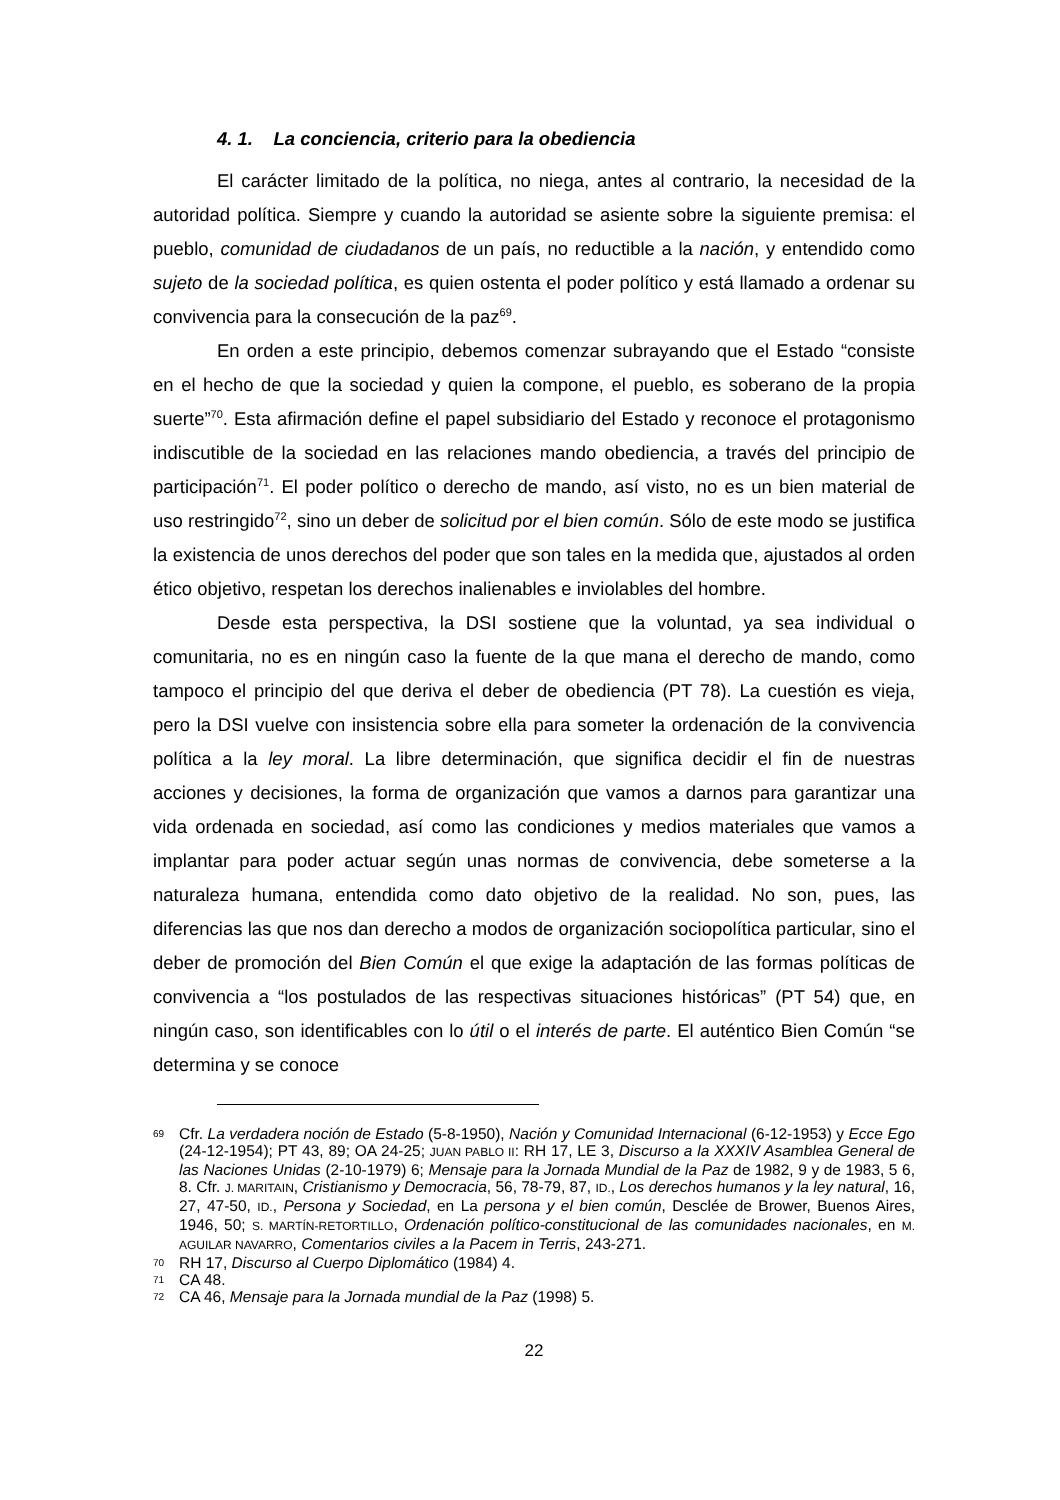4. 1. La conciencia, criterio para la obediencia
El carácter limitado de la política, no niega, antes al contrario, la necesidad de la autoridad política. Siempre y cuando la autoridad se asiente sobre la siguiente premisa: el pueblo, comunidad de ciudadanos de un país, no reductible a la nación, y entendido como sujeto de la sociedad política, es quien ostenta el poder político y está llamado a ordenar su convivencia para la consecución de la paz<sup>69</sup>.
En orden a este principio, debemos comenzar subrayando que el Estado “consiste en el hecho de que la sociedad y quien la compone, el pueblo, es soberano de la propia suerte”<sup>70</sup>. Esta afirmación define el papel subsidiario del Estado y reconoce el protagonismo indiscutible de la sociedad en las relaciones mando obediencia, a través del principio de participación<sup>71</sup>. El poder político o derecho de mando, así visto, no es un bien material de uso restringido<sup>72</sup>, sino un deber de solicitud por el bien común. Sólo de este modo se justifica la existencia de unos derechos del poder que son tales en la medida que, ajustados al orden ético objetivo, respetan los derechos inalienables e inviolables del hombre.
Desde esta perspectiva, la DSI sostiene que la voluntad, ya sea individual o comunitaria, no es en ningún caso la fuente de la que mana el derecho de mando, como tampoco el principio del que deriva el deber de obediencia (PT 78). La cuestión es vieja, pero la DSI vuelve con insistencia sobre ella para someter la ordenación de la convivencia política a la ley moral. La libre determinación, que significa decidir el fin de nuestras acciones y decisiones, la forma de organización que vamos a darnos para garantizar una vida ordenada en sociedad, así como las condiciones y medios materiales que vamos a implantar para poder actuar según unas normas de convivencia, debe someterse a la naturaleza humana, entendida como dato objetivo de la realidad. No son, pues, las diferencias las que nos dan derecho a modos de organización sociopolítica particular, sino el deber de promoción del Bien Común el que exige la adaptación de las formas políticas de convivencia a “los postulados de las respectivas situaciones históricas” (PT 54) que, en ningún caso, son identificables con lo útil o el interés de parte. El auténtico Bien Común “se determina y se conoce
69 Cfr. La verdadera noción de Estado (5-8-1950), Nación y Comunidad Internacional (6-12-1953) y Ecce Ego (24-12-1954); PT 43, 89; OA 24-25; JUAN PABLO II: RH 17, LE 3, Discurso a la XXXIV Asamblea General de las Naciones Unidas (2-10-1979) 6; Mensaje para la Jornada Mundial de la Paz de 1982, 9 y de 1983, 5 6, 8. Cfr. J. MARITAIN, Cristianismo y Democracia, 56, 78-79, 87, ID., Los derechos humanos y la ley natural, 16, 27, 47-50, ID., Persona y Sociedad, en La persona y el bien común, Desclée de Brower, Buenos Aires, 1946, 50; S. MARTÍN-RETORTILLO, Ordenación político-constitucional de las comunidades nacionales, en M. AGUILAR NAVARRO, Comentarios civiles a la Pacem in Terris, 243-271.
70 RH 17, Discurso al Cuerpo Diplomático (1984) 4.
71 CA 48.
72 CA 46, Mensaje para la Jornada mundial de la Paz (1998) 5.
22